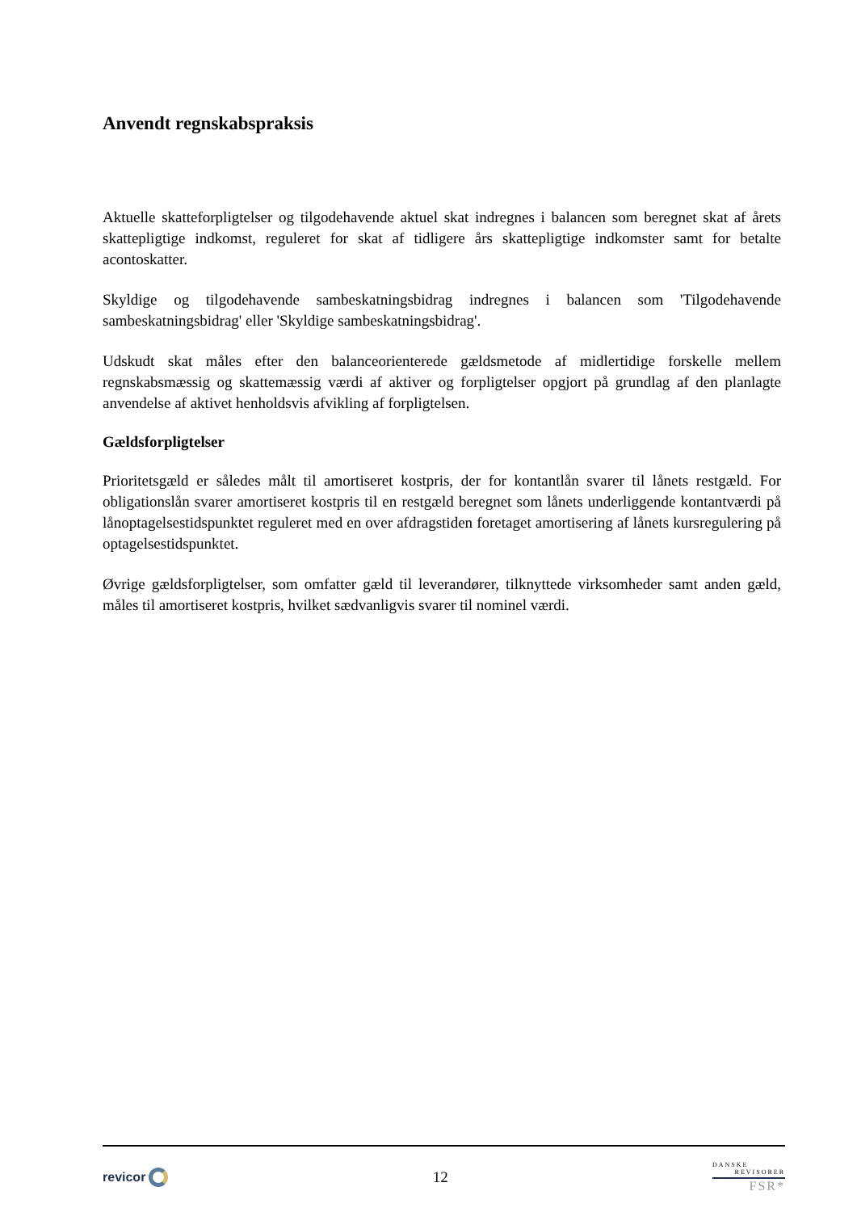Anvendt regnskabspraksis
Aktuelle skatteforpligtelser og tilgodehavende aktuel skat indregnes i balancen som beregnet skat af årets skattepligtige indkomst, reguleret for skat af tidligere års skattepligtige indkomster samt for betalte acontoskatter.
Skyldige og tilgodehavende sambeskatningsbidrag indregnes i balancen som 'Tilgodehavende sambeskatningsbidrag' eller 'Skyldige sambeskatningsbidrag'.
Udskudt skat måles efter den balanceorienterede gældsmetode af midlertidige forskelle mellem regnskabsmæssig og skattemæssig værdi af aktiver og forpligtelser opgjort på grundlag af den planlagte anvendelse af aktivet henholdsvis afvikling af forpligtelsen.
Gældsforpligtelser
Prioritetsgæld er således målt til amortiseret kostpris, der for kontantlån svarer til lånets restgæld. For obligationslån svarer amortiseret kostpris til en restgæld beregnet som lånets underliggende kontantværdi på lånoptagelsestidspunktet reguleret med en over afdragstiden foretaget amortisering af lånets kursregulering på optagelsestidspunktet.
Øvrige gældsforpligtelser, som omfatter gæld til leverandører, tilknyttede virksomheder samt anden gæld, måles til amortiseret kostpris, hvilket sædvanligvis svarer til nominel værdi.
revicor
12
DANSKE
REVISORER
FSR*